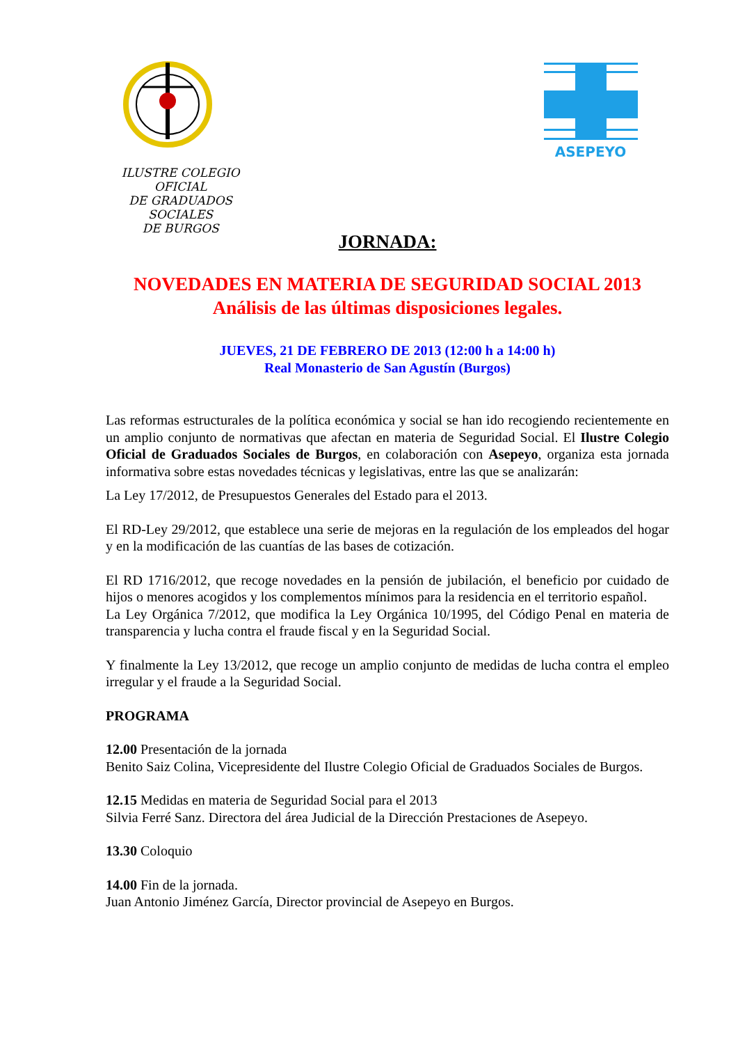ASEPEYO
ILUSTRE COLEGIO OFICIAL
DE GRADUADOS SOCIALES
DE BURGOS
JORNADA:
NOVEDADES EN MATERIA DE SEGURIDAD SOCIAL 2013
Análisis de las últimas disposiciones legales.
JUEVES, 21 DE FEBRERO DE 2013 (12:00 h a 14:00 h)
Real Monasterio de San Agustín (Burgos)
Las reformas estructurales de la política económica y social se han ido recogiendo recientemente en un amplio conjunto de normativas que afectan en materia de Seguridad Social. El Ilustre Colegio Oficial de Graduados Sociales de Burgos, en colaboración con Asepeyo, organiza esta jornada informativa sobre estas novedades técnicas y legislativas, entre las que se analizarán:
La Ley 17/2012, de Presupuestos Generales del Estado para el 2013.
El RD-Ley 29/2012, que establece una serie de mejoras en la regulación de los empleados del hogar y en la modificación de las cuantías de las bases de cotización.
El RD 1716/2012, que recoge novedades en la pensión de jubilación, el beneficio por cuidado de hijos o menores acogidos y los complementos mínimos para la residencia en el territorio español.
La Ley Orgánica 7/2012, que modifica la Ley Orgánica 10/1995, del Código Penal en materia de transparencia y lucha contra el fraude fiscal y en la Seguridad Social.
Y finalmente la Ley 13/2012, que recoge un amplio conjunto de medidas de lucha contra el empleo irregular y el fraude a la Seguridad Social.
PROGRAMA
12.00 Presentación de la jornada
Benito Saiz Colina, Vicepresidente del Ilustre Colegio Oficial de Graduados Sociales de Burgos.
12.15 Medidas en materia de Seguridad Social para el 2013
Silvia Ferré Sanz. Directora del área Judicial de la Dirección Prestaciones de Asepeyo.
13.30 Coloquio
14.00 Fin de la jornada.
Juan Antonio Jiménez García, Director provincial de Asepeyo en Burgos.